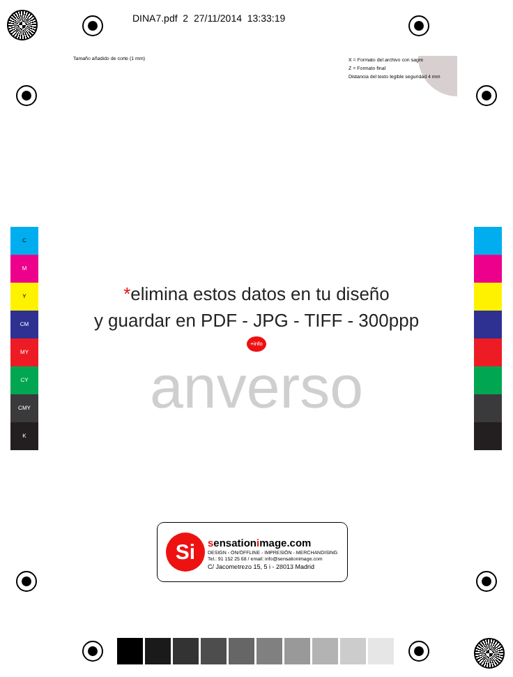DINA7.pdf 2 27/11/2014 13:33:19
Tamaño añadido de corte (1 mm)
X = Formato del archivo con sagre
Z = Formato final
Distancia del texto legible seguridad 4 mm
C
M
Y
CM
MY
CY
CMY
K
*elimina estos datos en tu diseño
y guardar en PDF - JPG - TIFF - 300ppp
+info
anverso
Si sensationimage.com
DESIGN - ON/OFFLINE - IMPRESIÓN - MERCHANDISING
Tel.: 91 152 25 68 / email: info@sensationimage.com
C/ Jacometrezo 15, 5 i - 28013 Madrid